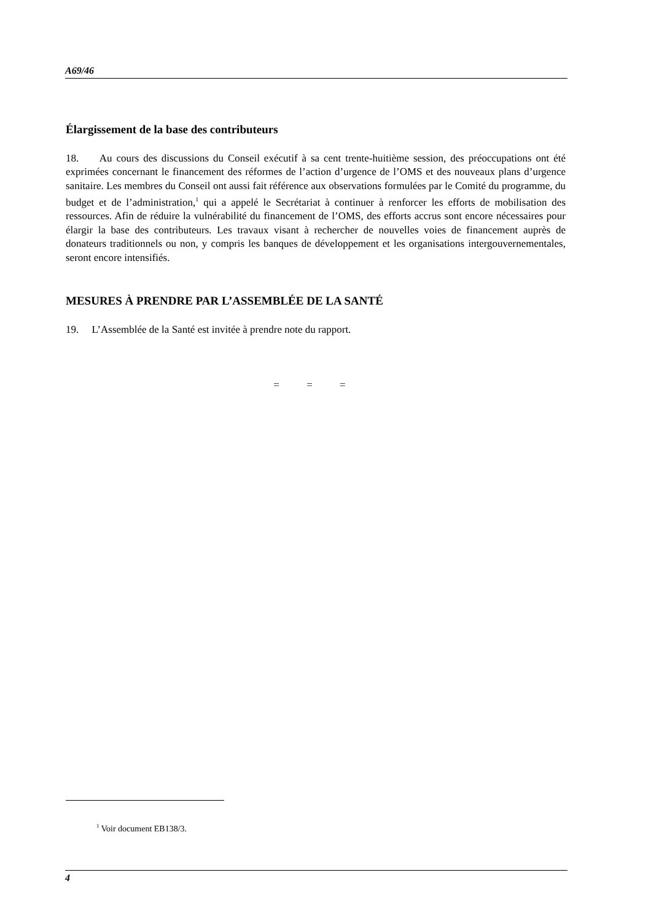A69/46
Élargissement de la base des contributeurs
18. Au cours des discussions du Conseil exécutif à sa cent trente-huitième session, des préoccupations ont été exprimées concernant le financement des réformes de l’action d’urgence de l’OMS et des nouveaux plans d’urgence sanitaire. Les membres du Conseil ont aussi fait référence aux observations formulées par le Comité du programme, du budget et de l’administration,<sup>1</sup> qui a appelé le Secrétariat à continuer à renforcer les efforts de mobilisation des ressources. Afin de réduire la vulnérabilité du financement de l’OMS, des efforts accrus sont encore nécessaires pour élargir la base des contributeurs. Les travaux visant à rechercher de nouvelles voies de financement auprès de donateurs traditionnels ou non, y compris les banques de développement et les organisations intergouvernementales, seront encore intensifiés.
MESURES À PRENDRE PAR L’ASSEMBLÉE DE LA SANTÉ
19. L’Assemblée de la Santé est invitée à prendre note du rapport.
= = =
<sup>1</sup> Voir document EB138/3.
4